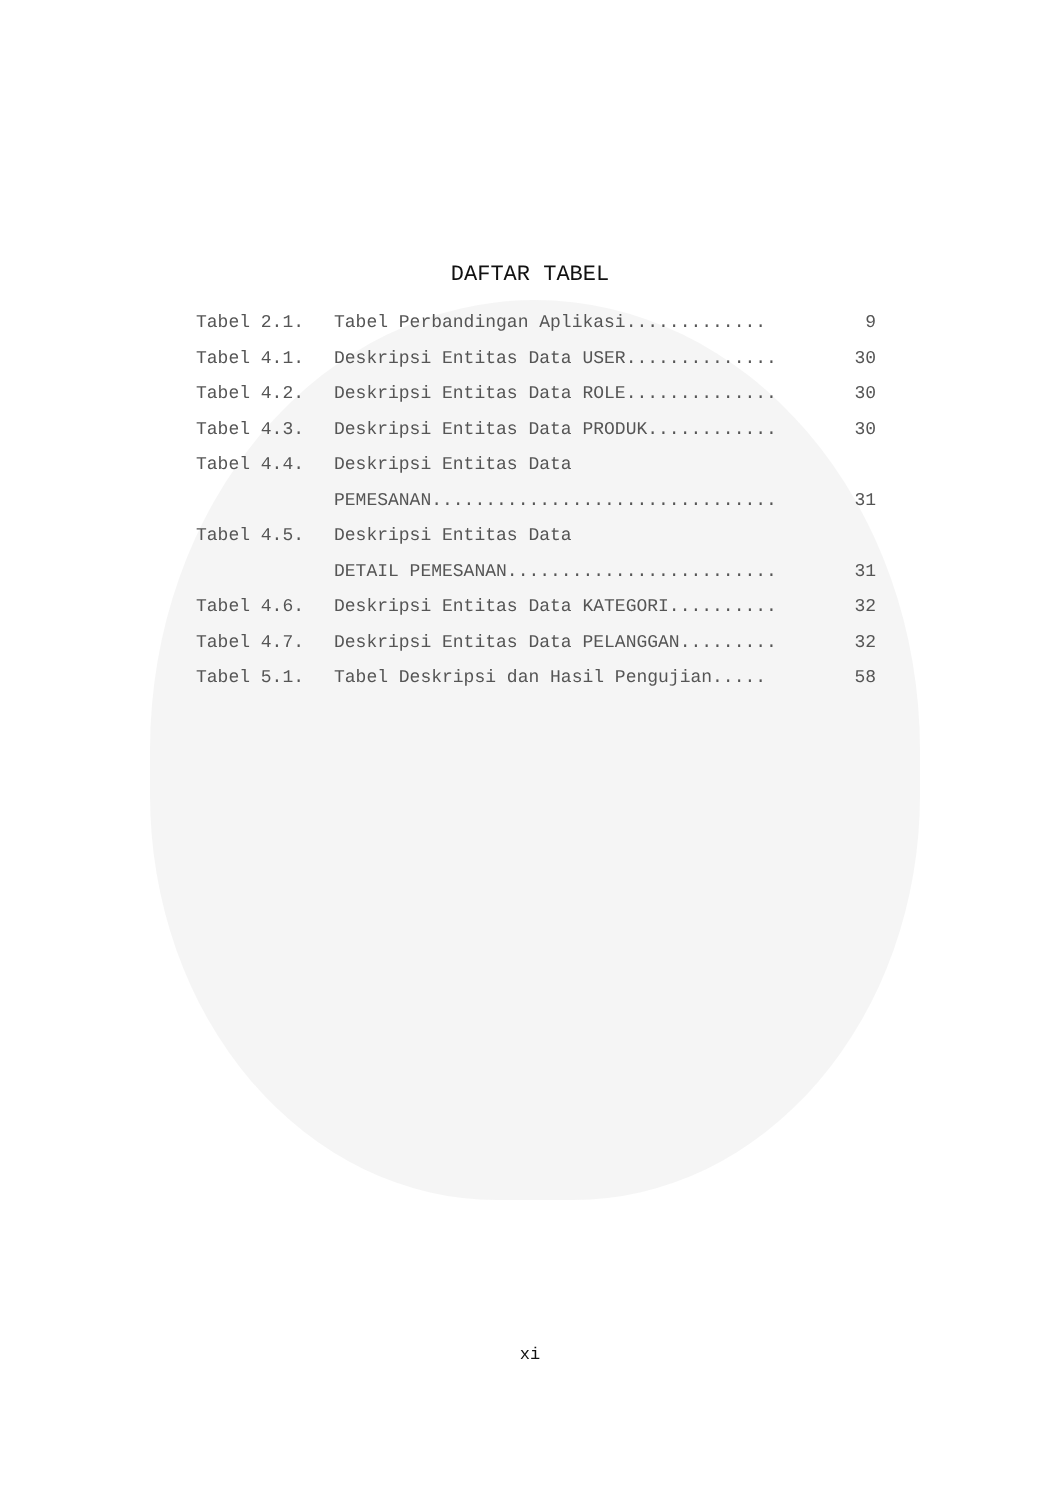DAFTAR TABEL
Tabel 2.1. Tabel Perbandingan Aplikasi............. 9
Tabel 4.1. Deskripsi Entitas Data USER.............. 30
Tabel 4.2. Deskripsi Entitas Data ROLE.............. 30
Tabel 4.3. Deskripsi Entitas Data PRODUK............ 30
Tabel 4.4. Deskripsi Entitas Data
PEMESANAN................................ 31
Tabel 4.5. Deskripsi Entitas Data
DETAIL PEMESANAN......................... 31
Tabel 4.6. Deskripsi Entitas Data KATEGORI.......... 32
Tabel 4.7. Deskripsi Entitas Data PELANGGAN......... 32
Tabel 5.1. Tabel Deskripsi dan Hasil Pengujian..... 58
xi